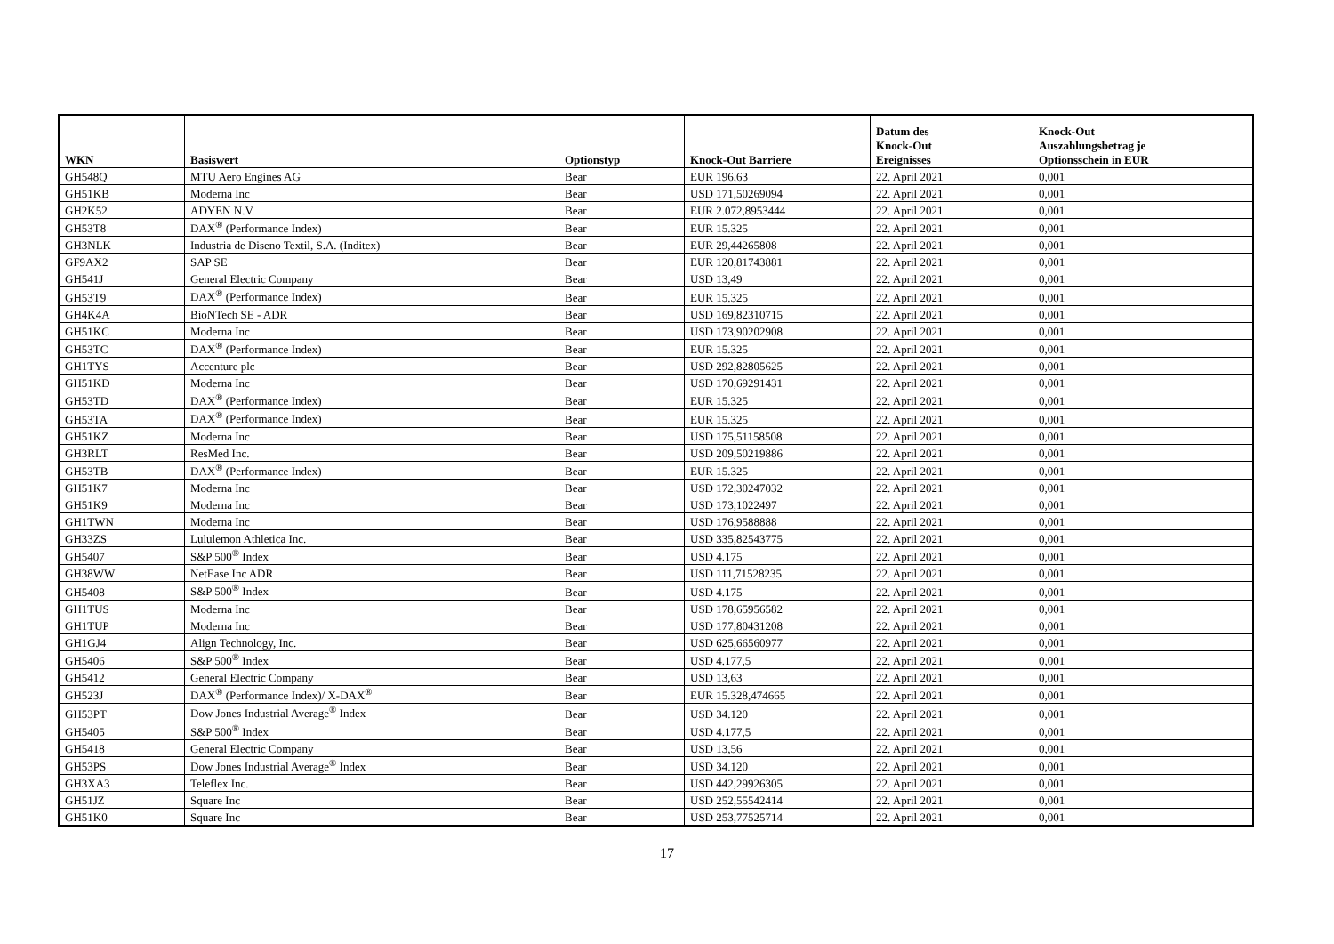| WKN | Basiswert | Optionstyp | Knock-Out Barriere | Datum des Knock-Out Ereignisses | Knock-Out Auszahlungsbetrag je Optionsschein in EUR |
| --- | --- | --- | --- | --- | --- |
| GH548Q | MTU Aero Engines AG | Bear | EUR 196,63 | 22. April 2021 | 0,001 |
| GH51KB | Moderna Inc | Bear | USD 171,50269094 | 22. April 2021 | 0,001 |
| GH2K52 | ADYEN N.V. | Bear | EUR 2.072,8953444 | 22. April 2021 | 0,001 |
| GH53T8 | DAX<sup>®</sup> (Performance Index) | Bear | EUR 15.325 | 22. April 2021 | 0,001 |
| GH3NLK | Industria de Diseno Textil, S.A. (Inditex) | Bear | EUR 29,44265808 | 22. April 2021 | 0,001 |
| GF9AX2 | SAP SE | Bear | EUR 120,81743881 | 22. April 2021 | 0,001 |
| GH541J | General Electric Company | Bear | USD 13,49 | 22. April 2021 | 0,001 |
| GH53T9 | DAX<sup>®</sup> (Performance Index) | Bear | EUR 15.325 | 22. April 2021 | 0,001 |
| GH4K4A | BioNTech SE - ADR | Bear | USD 169,82310715 | 22. April 2021 | 0,001 |
| GH51KC | Moderna Inc | Bear | USD 173,90202908 | 22. April 2021 | 0,001 |
| GH53TC | DAX<sup>®</sup> (Performance Index) | Bear | EUR 15.325 | 22. April 2021 | 0,001 |
| GH1TYS | Accenture plc | Bear | USD 292,82805625 | 22. April 2021 | 0,001 |
| GH51KD | Moderna Inc | Bear | USD 170,69291431 | 22. April 2021 | 0,001 |
| GH53TD | DAX<sup>®</sup> (Performance Index) | Bear | EUR 15.325 | 22. April 2021 | 0,001 |
| GH53TA | DAX<sup>®</sup> (Performance Index) | Bear | EUR 15.325 | 22. April 2021 | 0,001 |
| GH51KZ | Moderna Inc | Bear | USD 175,51158508 | 22. April 2021 | 0,001 |
| GH3RLT | ResMed Inc. | Bear | USD 209,50219886 | 22. April 2021 | 0,001 |
| GH53TB | DAX<sup>®</sup> (Performance Index) | Bear | EUR 15.325 | 22. April 2021 | 0,001 |
| GH51K7 | Moderna Inc | Bear | USD 172,30247032 | 22. April 2021 | 0,001 |
| GH51K9 | Moderna Inc | Bear | USD 173,1022497 | 22. April 2021 | 0,001 |
| GH1TWN | Moderna Inc | Bear | USD 176,9588888 | 22. April 2021 | 0,001 |
| GH33ZS | Lululemon Athletica Inc. | Bear | USD 335,82543775 | 22. April 2021 | 0,001 |
| GH5407 | S&P 500<sup>®</sup> Index | Bear | USD 4.175 | 22. April 2021 | 0,001 |
| GH38WW | NetEase Inc ADR | Bear | USD 111,71528235 | 22. April 2021 | 0,001 |
| GH5408 | S&P 500<sup>®</sup> Index | Bear | USD 4.175 | 22. April 2021 | 0,001 |
| GH1TUS | Moderna Inc | Bear | USD 178,65956582 | 22. April 2021 | 0,001 |
| GH1TUP | Moderna Inc | Bear | USD 177,80431208 | 22. April 2021 | 0,001 |
| GH1GJ4 | Align Technology, Inc. | Bear | USD 625,66560977 | 22. April 2021 | 0,001 |
| GH5406 | S&P 500<sup>®</sup> Index | Bear | USD 4.177,5 | 22. April 2021 | 0,001 |
| GH5412 | General Electric Company | Bear | USD 13,63 | 22. April 2021 | 0,001 |
| GH523J | DAX<sup>®</sup> (Performance Index)/ X-DAX<sup>®</sup> | Bear | EUR 15.328,474665 | 22. April 2021 | 0,001 |
| GH53PT | Dow Jones Industrial Average<sup>®</sup> Index | Bear | USD 34.120 | 22. April 2021 | 0,001 |
| GH5405 | S&P 500<sup>®</sup> Index | Bear | USD 4.177,5 | 22. April 2021 | 0,001 |
| GH5418 | General Electric Company | Bear | USD 13,56 | 22. April 2021 | 0,001 |
| GH53PS | Dow Jones Industrial Average<sup>®</sup> Index | Bear | USD 34.120 | 22. April 2021 | 0,001 |
| GH3XA3 | Teleflex Inc. | Bear | USD 442,29926305 | 22. April 2021 | 0,001 |
| GH51JZ | Square Inc | Bear | USD 252,55542414 | 22. April 2021 | 0,001 |
| GH51K0 | Square Inc | Bear | USD 253,77525714 | 22. April 2021 | 0,001 |
17